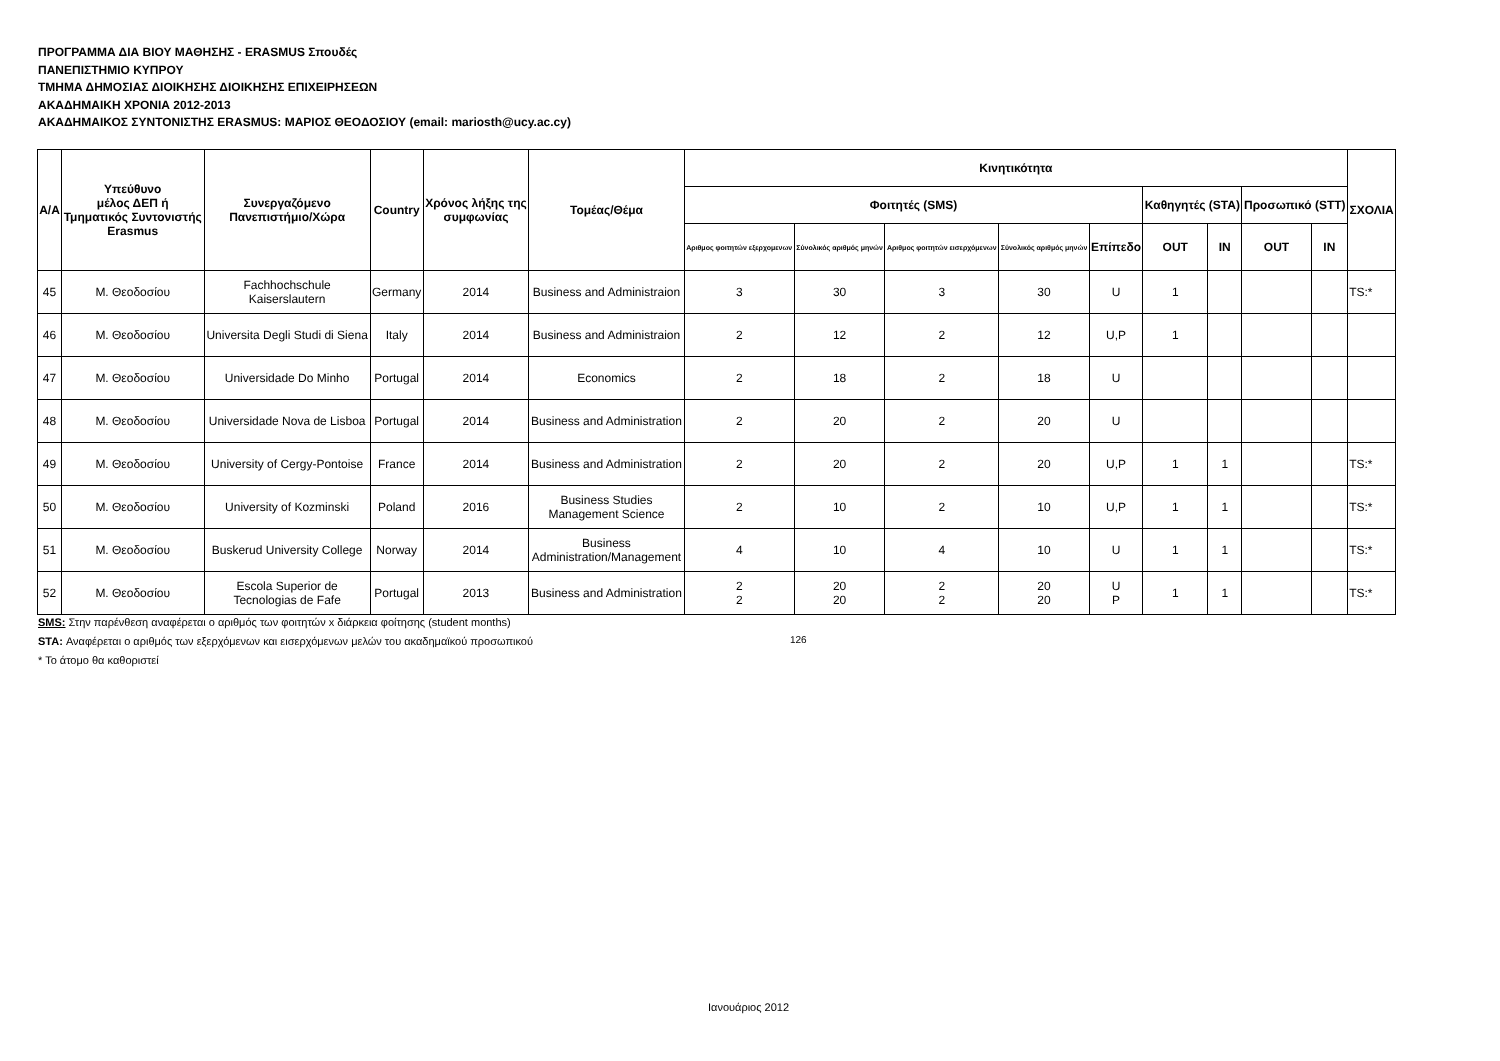ΠΡΟΓΡΑΜΜΑ ΔΙΑ ΒΙΟΥ ΜΑΘΗΣΗΣ - ERASMUS Σπουδές
ΠΑΝΕΠΙΣΤΗΜΙΟ ΚΥΠΡΟΥ
ΤΜΗΜΑ ΔΗΜΟΣΙΑΣ ΔΙΟΙΚΗΣΗΣ ΔΙΟΙΚΗΣΗΣ ΕΠΙΧΕΙΡΗΣΕΩΝ
ΑΚΑΔΗΜΑΙΚΗ ΧΡΟΝΙΑ 2012-2013
ΑΚΑΔΗΜΑΙΚΟΣ ΣΥΝΤΟΝΙΣΤΗΣ ERASMUS: ΜΑΡΙΟΣ ΘΕΟΔΟΣΙΟΥ (email: mariosth@ucy.ac.cy)
| Α/Α | Υπεύθυνο μέλος ΔΕΠ ή Τμηματικός Συντονιστής Erasmus | Συνεργαζόμενο Πανεπιστήμιο/Χώρα | Country | Χρόνος λήξης της συμφωνίας | Τομέας/Θέμα | Κινητικότητα | | | | | | | | | ΣΧΟΛΙΑ |
| --- | --- | --- | --- | --- | --- | --- | --- | --- | --- | --- | --- | --- | --- | --- | --- |
| | | | | | | Φοιτητές (SMS) | | | | | Καθηγητές (STA) | | Προσωπικό (STT) | | |
| | | | | | | Αριθμος φοιτητών εξερχομενων | Σύνολικός αριθμός μηνών | Αριθμος φοιτητών εισερχόμενων | Σύνολικός αριθμός μηνών | Επίπεδο | OUT | IN | OUT | IN | |
| 45 | Μ. Θεοδοσίου | Fachhochschule Kaiserslautern | Germany | 2014 | Business and Administraion | 3 | 30 | 3 | 30 | U | 1 | | | | TS:* |
| 46 | Μ. Θεοδοσίου | Universita Degli Studi di Siena | Italy | 2014 | Business and Administraion | 2 | 12 | 2 | 12 | U,P | 1 | | | | |
| 47 | Μ. Θεοδοσίου | Universidade Do Minho | Portugal | 2014 | Economics | 2 | 18 | 2 | 18 | U | | | | | |
| 48 | Μ. Θεοδοσίου | Universidade Nova de Lisboa | Portugal | 2014 | Business and Administration | 2 | 20 | 2 | 20 | U | | | | | |
| 49 | Μ. Θεοδοσίου | University of Cergy-Pontoise | France | 2014 | Business and Administration | 2 | 20 | 2 | 20 | U,P | 1 | 1 | | | TS:* |
| 50 | Μ. Θεοδοσίου | University of Kozminski | Poland | 2016 | Business Studies Management Science | 2 | 10 | 2 | 10 | U,P | 1 | 1 | | | TS:* |
| 51 | Μ. Θεοδοσίου | Buskerud University College | Norway | 2014 | Business Administration/Management | 4 | 10 | 4 | 10 | U | 1 | 1 | | | TS:* |
| 52 | Μ. Θεοδοσίου | Escola Superior de Tecnologias de Fafe | Portugal | 2013 | Business and Administration | 2 2 | 20 20 | 2 2 | 20 20 | U P | 1 | 1 | | | TS:* |
SMS: Στην παρένθεση αναφέρεται ο αριθμός των φοιτητών x διάρκεια φοίτησης (student months)
STA: Αναφέρεται ο αριθμός των εξερχόμενων και εισερχόμενων μελών του ακαδημαϊκού προσωπικού
* Το άτομο θα καθοριστεί
126
Ιανουάριος 2012